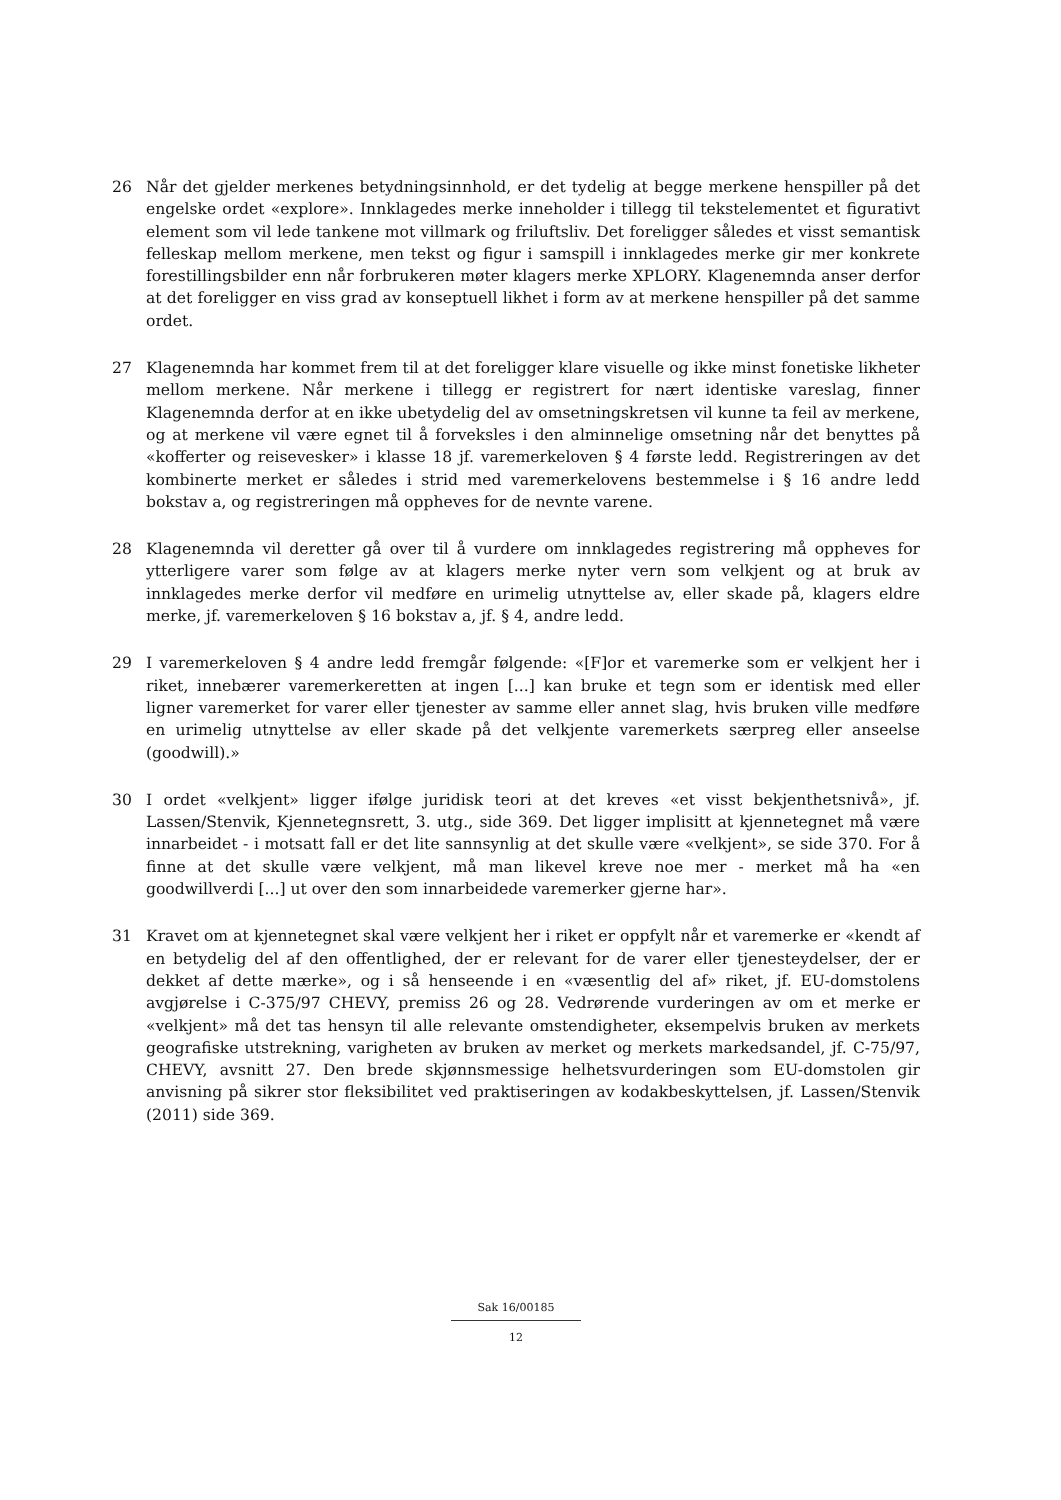26 Når det gjelder merkenes betydningsinnhold, er det tydelig at begge merkene henspiller på det engelske ordet «explore». Innklagedes merke inneholder i tillegg til tekstelementet et figurativt element som vil lede tankene mot villmark og friluftsliv. Det foreligger således et visst semantisk felleskap mellom merkene, men tekst og figur i samspill i innklagedes merke gir mer konkrete forestillingsbilder enn når forbrukeren møter klagers merke XPLORY. Klagenemnda anser derfor at det foreligger en viss grad av konseptuell likhet i form av at merkene henspiller på det samme ordet.
27 Klagenemnda har kommet frem til at det foreligger klare visuelle og ikke minst fonetiske likheter mellom merkene. Når merkene i tillegg er registrert for nært identiske vareslag, finner Klagenemnda derfor at en ikke ubetydelig del av omsetningskretsen vil kunne ta feil av merkene, og at merkene vil være egnet til å forveksles i den alminnelige omsetning når det benyttes på «kofferter og reisevesker» i klasse 18 jf. varemerkeloven § 4 første ledd. Registreringen av det kombinerte merket er således i strid med varemerkelovens bestemmelse i § 16 andre ledd bokstav a, og registreringen må oppheves for de nevnte varene.
28 Klagenemnda vil deretter gå over til å vurdere om innklagedes registrering må oppheves for ytterligere varer som følge av at klagers merke nyter vern som velkjent og at bruk av innklagedes merke derfor vil medføre en urimelig utnyttelse av, eller skade på, klagers eldre merke, jf. varemerkeloven § 16 bokstav a, jf. § 4, andre ledd.
29 I varemerkeloven § 4 andre ledd fremgår følgende: «[F]or et varemerke som er velkjent her i riket, innebærer varemerkeretten at ingen [...] kan bruke et tegn som er identisk med eller ligner varemerket for varer eller tjenester av samme eller annet slag, hvis bruken ville medføre en urimelig utnyttelse av eller skade på det velkjente varemerkets særpreg eller anseelse (goodwill).»
30 I ordet «velkjent» ligger ifølge juridisk teori at det kreves «et visst bekjenthetsnivå», jf. Lassen/Stenvik, Kjennetegnsrett, 3. utg., side 369. Det ligger implisitt at kjennetegnet må være innarbeidet - i motsatt fall er det lite sannsynlig at det skulle være «velkjent», se side 370. For å finne at det skulle være velkjent, må man likevel kreve noe mer - merket må ha «en goodwillverdi [...] ut over den som innarbeidede varemerker gjerne har».
31 Kravet om at kjennetegnet skal være velkjent her i riket er oppfylt når et varemerke er «kendt af en betydelig del af den offentlighed, der er relevant for de varer eller tjenesteydelser, der er dekket af dette mærke», og i så henseende i en «væsentlig del af» riket, jf. EU-domstolens avgjørelse i C-375/97 CHEVY, premiss 26 og 28. Vedrørende vurderingen av om et merke er «velkjent» må det tas hensyn til alle relevante omstendigheter, eksempelvis bruken av merkets geografiske utstrekning, varigheten av bruken av merket og merkets markedsandel, jf. C-75/97, CHEVY, avsnitt 27. Den brede skjønnsmessige helhetsvurderingen som EU-domstolen gir anvisning på sikrer stor fleksibilitet ved praktiseringen av kodakbeskyttelsen, jf. Lassen/Stenvik (2011) side 369.
Sak 16/00185
12